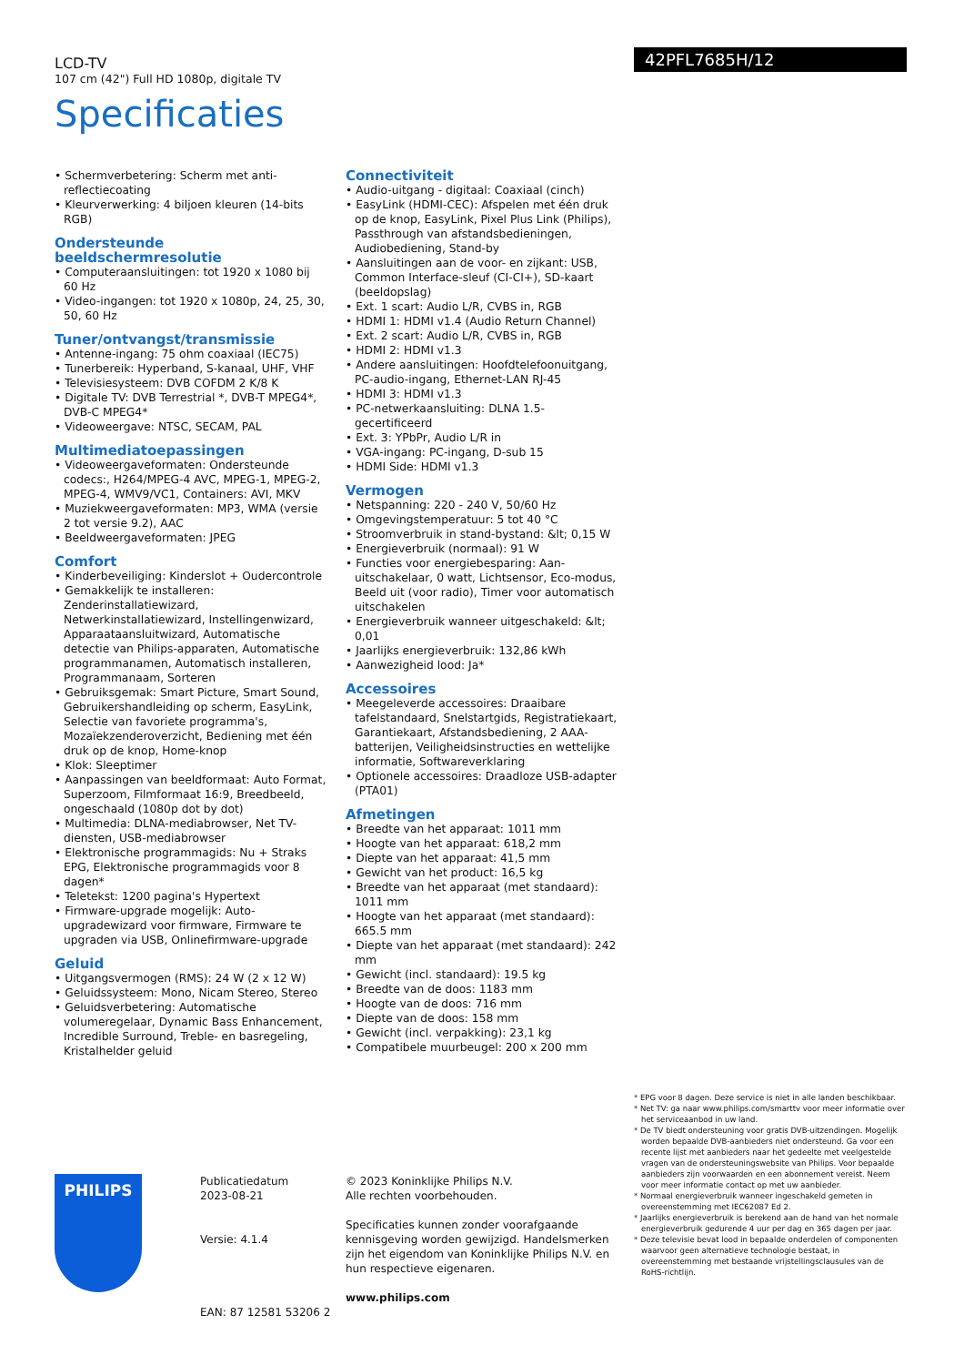LCD-TV
107 cm (42") Full HD 1080p, digitale TV
Specificaties
42PFL7685H/12
• Schermverbetering: Scherm met anti-reflectiecoating
• Kleurverwerking: 4 biljoen kleuren (14-bits RGB)
Ondersteunde beeldschermresolutie
• Computeraansluitingen: tot 1920 x 1080 bij 60 Hz
• Video-ingangen: tot 1920 x 1080p, 24, 25, 30, 50, 60 Hz
Tuner/ontvangst/transmissie
• Antenne-ingang: 75 ohm coaxiaal (IEC75)
• Tunerbereik: Hyperband, S-kanaal, UHF, VHF
• Televisiesysteem: DVB COFDM 2 K/8 K
• Digitale TV: DVB Terrestrial *, DVB-T MPEG4*, DVB-C MPEG4*
• Videoweergave: NTSC, SECAM, PAL
Multimediatoepassingen
• Videoweergaveformaten: Ondersteunde codecs:, H264/MPEG-4 AVC, MPEG-1, MPEG-2, MPEG-4, WMV9/VC1, Containers: AVI, MKV
• Muziekweergaveformaten: MP3, WMA (versie 2 tot versie 9.2), AAC
• Beeldweergaveformaten: JPEG
Comfort
• Kinderbeveiliging: Kinderslot + Oudercontrole
• Gemakkelijk te installeren: Zenderinstallatiewizard, Netwerkinstallatiewizard, Instellingenwizard, Apparaataansluitwizard, Automatische detectie van Philips-apparaten, Automatische programmanamen, Automatisch installeren, Programmanaam, Sorteren
• Gebruiksgemak: Smart Picture, Smart Sound, Gebruikershandleiding op scherm, EasyLink, Selectie van favoriete programma's, Mozaïekzenderoverzicht, Bediening met één druk op de knop, Home-knop
• Klok: Sleeptimer
• Aanpassingen van beeldformaat: Auto Format, Superzoom, Filmformaat 16:9, Breedbeeld, ongeschaald (1080p dot by dot)
• Multimedia: DLNA-mediabrowser, Net TV-diensten, USB-mediabrowser
• Elektronische programmagids: Nu + Straks EPG, Elektronische programmagids voor 8 dagen*
• Teletekst: 1200 pagina's Hypertext
• Firmware-upgrade mogelijk: Auto-upgradewizard voor firmware, Firmware te upgraden via USB, Onlinefirmware-upgrade
Geluid
• Uitgangsvermogen (RMS): 24 W (2 x 12 W)
• Geluidssysteem: Mono, Nicam Stereo, Stereo
• Geluidsverbetering: Automatische volumeregelaar, Dynamic Bass Enhancement, Incredible Surround, Treble- en basregeling, Kristalhelder geluid
Connectiviteit
• Audio-uitgang - digitaal: Coaxiaal (cinch)
• EasyLink (HDMI-CEC): Afspelen met één druk op de knop, EasyLink, Pixel Plus Link (Philips), Passthrough van afstandsbedieningen, Audiobediening, Stand-by
• Aansluitingen aan de voor- en zijkant: USB, Common Interface-sleuf (CI-CI+), SD-kaart (beeldopslag)
• Ext. 1 scart: Audio L/R, CVBS in, RGB
• HDMI 1: HDMI v1.4 (Audio Return Channel)
• Ext. 2 scart: Audio L/R, CVBS in, RGB
• HDMI 2: HDMI v1.3
• Andere aansluitingen: Hoofdtelefoonuitgang, PC-audio-ingang, Ethernet-LAN RJ-45
• HDMI 3: HDMI v1.3
• PC-netwerkaansluiting: DLNA 1.5-gecertificeerd
• Ext. 3: YPbPr, Audio L/R in
• VGA-ingang: PC-ingang, D-sub 15
• HDMI Side: HDMI v1.3
Vermogen
• Netspanning: 220 - 240 V, 50/60 Hz
• Omgevingstemperatuur: 5 tot 40 °C
• Stroomverbruik in stand-bystand: &lt; 0,15 W
• Energieverbruik (normaal): 91 W
• Functies voor energiebesparing: Aan-uitschakelaar, 0 watt, Lichtsensor, Eco-modus, Beeld uit (voor radio), Timer voor automatisch uitschakelen
• Energieverbruik wanneer uitgeschakeld: &lt; 0,01
• Jaarlijks energieverbruik: 132,86 kWh
• Aanwezigheid lood: Ja*
Accessoires
• Meegeleverde accessoires: Draaibare tafelstandaard, Snelstartgids, Registratiekaart, Garantiekaart, Afstandsbediening, 2 AAA-batterijen, Veiligheidsinstructies en wettelijke informatie, Softwareverklaring
• Optionele accessoires: Draadloze USB-adapter (PTA01)
Afmetingen
• Breedte van het apparaat: 1011 mm
• Hoogte van het apparaat: 618,2 mm
• Diepte van het apparaat: 41,5 mm
• Gewicht van het product: 16,5 kg
• Breedte van het apparaat (met standaard): 1011 mm
• Hoogte van het apparaat (met standaard): 665.5 mm
• Diepte van het apparaat (met standaard): 242 mm
• Gewicht (incl. standaard): 19.5 kg
• Breedte van de doos: 1183 mm
• Hoogte van de doos: 716 mm
• Diepte van de doos: 158 mm
• Gewicht (incl. verpakking): 23,1 kg
• Compatibele muurbeugel: 200 x 200 mm
* EPG voor 8 dagen. Deze service is niet in alle landen beschikbaar.
* Net TV: ga naar www.philips.com/smarttv voor meer informatie over het serviceaanbod in uw land.
* De TV biedt ondersteuning voor gratis DVB-uitzendingen. Mogelijk worden bepaalde DVB-aanbieders niet ondersteund. Ga voor een recente lijst met aanbieders naar het gedeelte met veelgestelde vragen van de ondersteuningswebsite van Philips. Voor bepaalde aanbieders zijn voorwaarden en een abonnement vereist. Neem voor meer informatie contact op met uw aanbieder.
* Normaal energieverbruik wanneer ingeschakeld gemeten in overeenstemming met IEC62087 Ed 2.
* Jaarlijks energieverbruik is berekend aan de hand van het normale energieverbruik gedurende 4 uur per dag en 365 dagen per jaar.
* Deze televisie bevat lood in bepaalde onderdelen of componenten waarvoor geen alternatieve technologie bestaat, in overeenstemming met bestaande vrijstellingsclausules van de RoHS-richtlijn.
PHILIPS
Publicatiedatum
2023-08-21
Versie: 4.1.4
EAN: 87 12581 53206 2
© 2023 Koninklijke Philips N.V.
Alle rechten voorbehouden.
Specificaties kunnen zonder voorafgaande kennisgeving worden gewijzigd. Handelsmerken zijn het eigendom van Koninklijke Philips N.V. en hun respectieve eigenaren.
www.philips.com